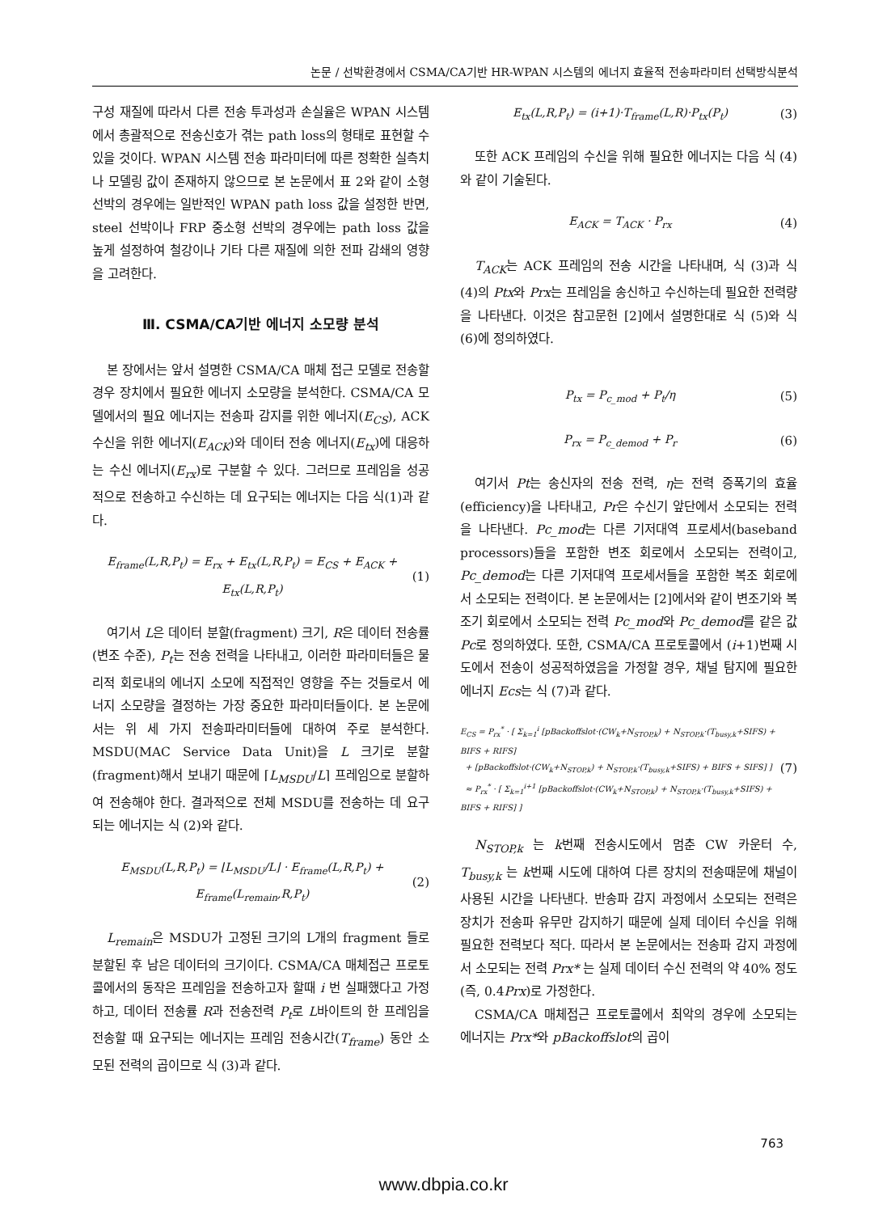논문 / 선박환경에서 CSMA/CA기반 HR-WPAN 시스템의 에너지 효율적 전송파라미터 선택방식분석
구성 재질에 따라서 다른 전송 투과성과 손실율은 WPAN 시스템에서 총괄적으로 전송신호가 겪는 path loss의 형태로 표현할 수 있을 것이다. WPAN 시스템 전송 파라미터에 따른 정확한 실측치나 모델링 값이 존재하지 않으므로 본 논문에서 표 2와 같이 소형선박의 경우에는 일반적인 WPAN path loss 값을 설정한 반면, steel 선박이나 FRP 중소형 선박의 경우에는 path loss 값을 높게 설정하여 철강이나 기타 다른 재질에 의한 전파 감쇄의 영향을 고려한다.
Ⅲ. CSMA/CA기반 에너지 소모량 분석
본 장에서는 앞서 설명한 CSMA/CA 매체 접근 모델로 전송할 경우 장치에서 필요한 에너지 소모량을 분석한다. CSMA/CA 모델에서의 필요 에너지는 전송파 감지를 위한 에너지(E<sub>CS</sub>), ACK 수신을 위한 에너지(E<sub>ACK</sub>)와 데이터 전송 에너지(E<sub>tx</sub>)에 대응하는 수신 에너지(E<sub>rx</sub>)로 구분할 수 있다. 그러므로 프레임을 성공적으로 전송하고 수신하는 데 요구되는 에너지는 다음 식(1)과 같다.
E<sub>frame</sub>(L,R,P<sub>t</sub>) = E<sub>rx</sub> + E<sub>tx</sub>(L,R,P<sub>t</sub>) = E<sub>CS</sub> + E<sub>ACK</sub> + E<sub>tx</sub>(L,R,P<sub>t</sub>) (1)
여기서 L은 데이터 분할(fragment) 크기, R은 데이터 전송률(변조 수준), P<sub>t</sub>는 전송 전력을 나타내고, 이러한 파라미터들은 물리적 회로내의 에너지 소모에 직접적인 영향을 주는 것들로서 에너지 소모량을 결정하는 가장 중요한 파라미터들이다. 본 논문에서는 위 세 가지 전송파라미터들에 대하여 주로 분석한다. MSDU(MAC Service Data Unit)을 L 크기로 분할(fragment)해서 보내기 때문에 ⌈L<sub>MSDU</sub>/L⌉ 프레임으로 분할하여 전송해야 한다. 결과적으로 전체 MSDU를 전송하는 데 요구되는 에너지는 식 (2)와 같다.
E<sub>MSDU</sub>(L,R,P<sub>t</sub>) = ⌊L<sub>MSDU</sub>/L⌋ · E<sub>frame</sub>(L,R,P<sub>t</sub>) + E<sub>frame</sub>(L<sub>remain</sub>,R,P<sub>t</sub>) (2)
L<sub>remain</sub>은 MSDU가 고정된 크기의 L개의 fragment 들로 분할된 후 남은 데이터의 크기이다. CSMA/CA 매체접근 프로토콜에서의 동작은 프레임을 전송하고자 할때 i 번 실패했다고 가정하고, 데이터 전송률 R과 전송전력 P<sub>t</sub>로 L바이트의 한 프레임을 전송할 때 요구되는 에너지는 프레임 전송시간(T<sub>frame</sub>) 동안 소모된 전력의 곱이므로 식 (3)과 같다.
E<sub>tx</sub>(L,R,P<sub>t</sub>) = (i+1)·T<sub>frame</sub>(L,R)·P<sub>tx</sub>(P<sub>t</sub>) (3)
또한 ACK 프레임의 수신을 위해 필요한 에너지는 다음 식 (4)와 같이 기술된다.
E<sub>ACK</sub> = T<sub>ACK</sub> · P<sub>rx</sub> (4)
T<sub>ACK</sub>는 ACK 프레임의 전송 시간을 나타내며, 식 (3)과 식 (4)의 Ptx와 Prx는 프레임을 송신하고 수신하는데 필요한 전력량을 나타낸다. 이것은 참고문헌 [2]에서 설명한대로 식 (5)와 식 (6)에 정의하였다.
P<sub>tx</sub> = P<sub>c_mod</sub> + P<sub>t</sub>/η (5)
P<sub>rx</sub> = P<sub>c_demod</sub> + P<sub>r</sub> (6)
여기서 Pt는 송신자의 전송 전력, η는 전력 증폭기의 효율(efficiency)을 나타내고, Pr은 수신기 앞단에서 소모되는 전력을 나타낸다. Pc_mod는 다른 기저대역 프로세서(baseband processors)들을 포함한 변조 회로에서 소모되는 전력이고, Pc_demod는 다른 기저대역 프로세서들을 포함한 복조 회로에서 소모되는 전력이다. 본 논문에서는 [2]에서와 같이 변조기와 복조기 회로에서 소모되는 전력 Pc_mod와 Pc_demod를 같은 값 Pc로 정의하였다. 또한, CSMA/CA 프로토콜에서 (i+1)번째 시도에서 전송이 성공적하였음을 가정할 경우, 채널 탐지에 필요한 에너지 Ecs는 식 (7)과 같다.
E<sub>CS</sub> = P<sub>rx</sub><sup>*</sup> · [ Σ<sub>k=1</sub><sup>i</sup> [pBackoffslot·(CW<sub>k</sub>+N<sub>STOP,k</sub>) + N<sub>STOP,k</sub>·(T<sub>busy,k</sub>+SIFS) + BIFS + RIFS]
+ [pBackoffslot·(CW<sub>k</sub>+N<sub>STOP,k</sub>) + N<sub>STOP,k</sub>·(T<sub>busy,k</sub>+SIFS) + BIFS + SIFS] ]
≈ P<sub>rx</sub><sup>*</sup> · [ Σ<sub>k=1</sub><sup>i+1</sup> [pBackoffslot·(CW<sub>k</sub>+N<sub>STOP,k</sub>) + N<sub>STOP,k</sub>·(T<sub>busy,k</sub>+SIFS) + BIFS + RIFS] ] (7)
N<sub>STOP,k</sub> 는 k번째 전송시도에서 멈춘 CW 카운터 수, T<sub>busy,k</sub> 는 k번째 시도에 대하여 다른 장치의 전송때문에 채널이 사용된 시간을 나타낸다. 반송파 감지 과정에서 소모되는 전력은 장치가 전송파 유무만 감지하기 때문에 실제 데이터 수신을 위해 필요한 전력보다 적다. 따라서 본 논문에서는 전송파 감지 과정에서 소모되는 전력 Prx* 는 실제 데이터 수신 전력의 약 40% 정도 (즉, 0.4Prx)로 가정한다.
CSMA/CA 매체접근 프로토콜에서 최악의 경우에 소모되는 에너지는 Prx*와 pBackoffslot의 곱이
763
www.dbpia.co.kr